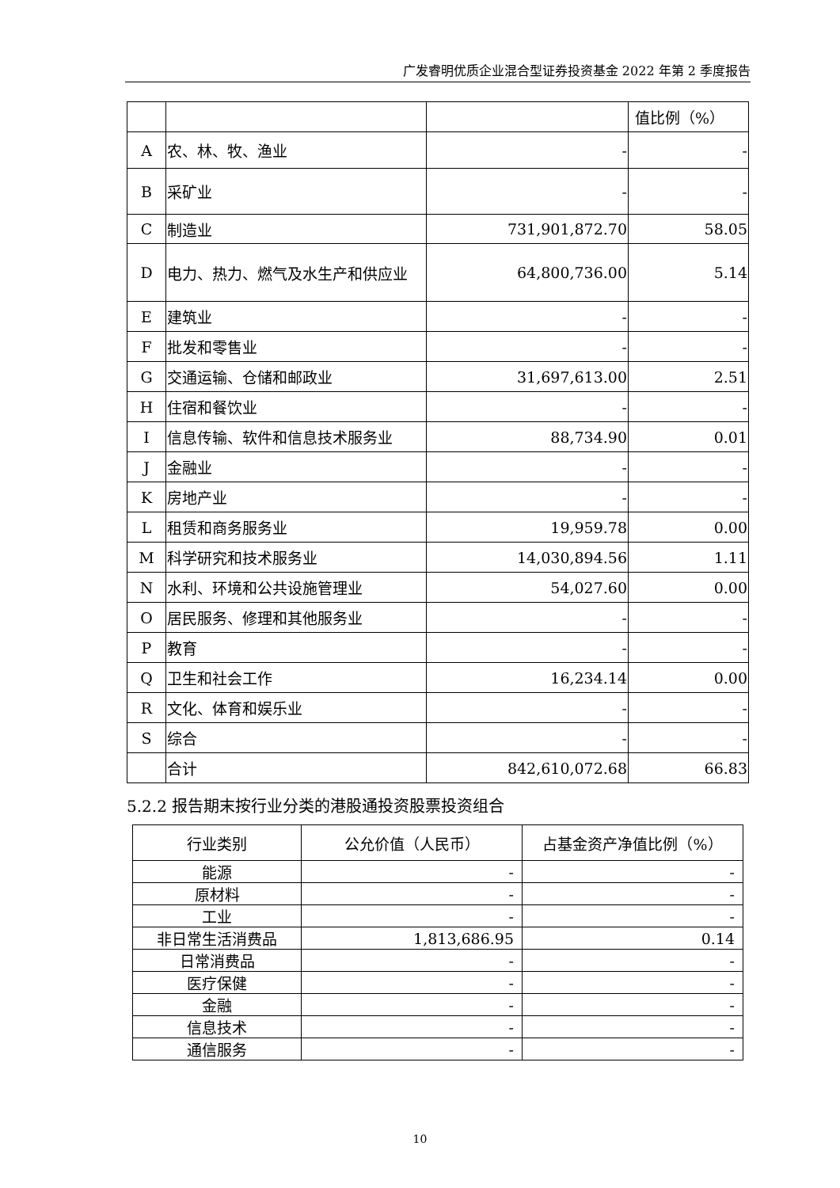广发睿明优质企业混合型证券投资基金 2022 年第 2 季度报告
| | | | 值比例（%） |
| A | 农、林、牧、渔业 | - | - |
| B | 采矿业 | - | - |
| C | 制造业 | 731,901,872.70 | 58.05 |
| D | 电力、热力、燃气及水生产和供应业 | 64,800,736.00 | 5.14 |
| E | 建筑业 | - | - |
| F | 批发和零售业 | - | - |
| G | 交通运输、仓储和邮政业 | 31,697,613.00 | 2.51 |
| H | 住宿和餐饮业 | - | - |
| I | 信息传输、软件和信息技术服务业 | 88,734.90 | 0.01 |
| J | 金融业 | - | - |
| K | 房地产业 | - | - |
| L | 租赁和商务服务业 | 19,959.78 | 0.00 |
| M | 科学研究和技术服务业 | 14,030,894.56 | 1.11 |
| N | 水利、环境和公共设施管理业 | 54,027.60 | 0.00 |
| O | 居民服务、修理和其他服务业 | - | - |
| P | 教育 | - | - |
| Q | 卫生和社会工作 | 16,234.14 | 0.00 |
| R | 文化、体育和娱乐业 | - | - |
| S | 综合 | - | - |
| | 合计 | 842,610,072.68 | 66.83 |
5.2.2 报告期末按行业分类的港股通投资股票投资组合
| 行业类别 | 公允价值（人民币） | 占基金资产净值比例（%） |
| --- | --- | --- |
| 能源 | - | - |
| 原材料 | - | - |
| 工业 | - | - |
| 非日常生活消费品 | 1,813,686.95 | 0.14 |
| 日常消费品 | - | - |
| 医疗保健 | - | - |
| 金融 | - | - |
| 信息技术 | - | - |
| 通信服务 | - | - |
10